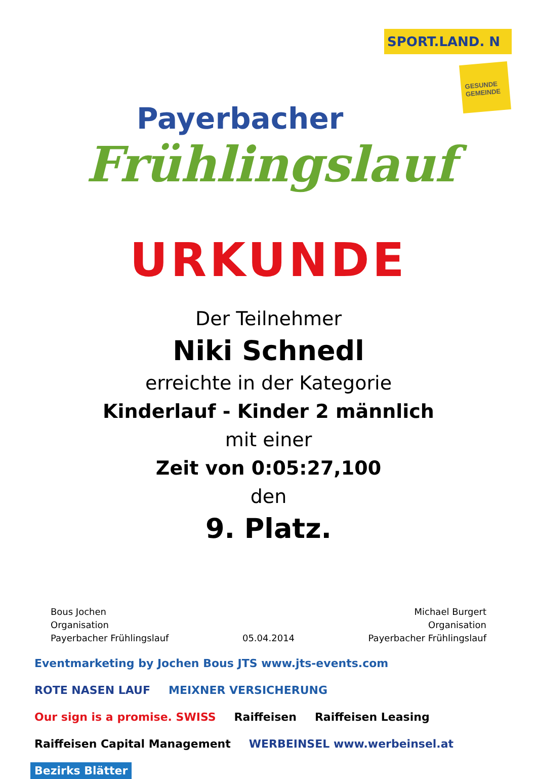Payerbacher
Frühlingslauf
SPORT.LAND. N
GESUNDE GEMEINDE
URKUNDE
Der Teilnehmer
Niki Schnedl
erreichte in der Kategorie
Kinderlauf - Kinder 2 männlich
mit einer
Zeit von 0:05:27,100
den
9. Platz.
Bous Jochen
Organisation
Payerbacher Frühlingslauf
05.04.2014
Michael Burgert
Organisation
Payerbacher Frühlingslauf
Eventmarketing by Jochen Bous JTS www.jts-events.com ROTE NASEN LAUF MEIXNER VERSICHERUNG Our sign is a promise. SWISS Raiffeisen Raiffeisen Leasing Raiffeisen Capital Management WERBEINSEL www.werbeinsel.at Bezirks Blätter